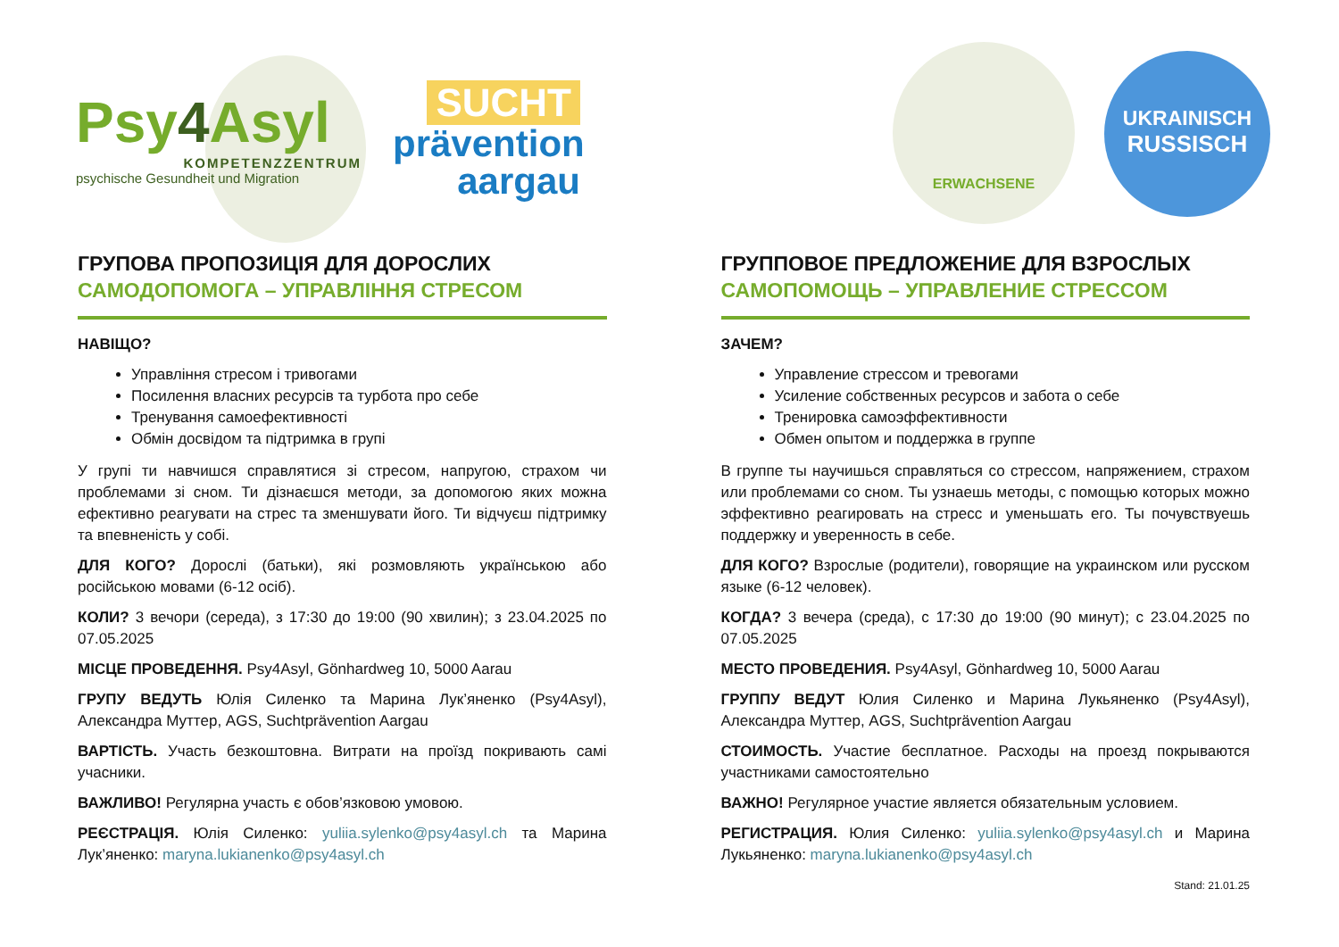Psy4 Asyl
KOMPETENZZENTRUM
psychische Gesundheit und Migration
SUCHT
prävention
aargau
ERWACHSENE
UKRAINISCH
RUSSISCH
ГРУПОВА ПРОПОЗИЦІЯ ДЛЯ ДОРОСЛИХ
САМОДОПОМОГА – УПРАВЛІННЯ СТРЕСОМ
НАВІЩО?
Управління стресом і тривогами
Посилення власних ресурсів та турбота про себе
Тренування самоефективності
Обмін досвідом та підтримка в групі
У групі ти навчишся справлятися зі стресом, напругою, страхом чи проблемами зі сном. Ти дізнаєшся методи, за допомогою яких можна ефективно реагувати на стрес та зменшувати його. Ти відчуєш підтримку та впевненість у собі.
ДЛЯ КОГО? Дорослі (батьки), які розмовляють українською або російською мовами (6-12 осіб).
КОЛИ? 3 вечори (середа), з 17:30 до 19:00 (90 хвилин); з 23.04.2025 по 07.05.2025
МІСЦЕ ПРОВЕДЕННЯ. Psy4Asyl, Gönhardweg 10, 5000 Aarau
ГРУПУ ВЕДУТЬ Юлія Силенко та Марина Лук’яненко (Psy4Asyl), Александра Муттер, AGS, Suchtprävention Aargau
ВАРТІСТЬ. Участь безкоштовна. Витрати на проїзд покривають самі учасники.
ВАЖЛИВО! Регулярна участь є обов’язковою умовою.
РЕЄСТРАЦІЯ. Юлія Силенко: yuliia.sylenko@psy4asyl.ch та Марина Лук’яненко: maryna.lukianenko@psy4asyl.ch
ГРУППОВОЕ ПРЕДЛОЖЕНИЕ ДЛЯ ВЗРОСЛЫХ
САМОПОМОЩЬ – УПРАВЛЕНИЕ СТРЕССОМ
ЗАЧЕМ?
Управление стрессом и тревогами
Усиление собственных ресурсов и забота о себе
Тренировка самоэффективности
Обмен опытом и поддержка в группе
В группе ты научишься справляться со стрессом, напряжением, страхом или проблемами со сном. Ты узнаешь методы, с помощью которых можно эффективно реагировать на стресс и уменьшать его. Ты почувствуешь поддержку и уверенность в себе.
ДЛЯ КОГО? Взрослые (родители), говорящие на украинском или русском языке (6-12 человек).
КОГДА? 3 вечера (среда), с 17:30 до 19:00 (90 минут); с 23.04.2025 по 07.05.2025
МЕСТО ПРОВЕДЕНИЯ. Psy4Asyl, Gönhardweg 10, 5000 Aarau
ГРУППУ ВЕДУТ Юлия Силенко и Марина Лукьяненко (Psy4Asyl), Александра Муттер, AGS, Suchtprävention Aargau
СТОИМОСТЬ. Участие бесплатное. Расходы на проезд покрываются участниками самостоятельно
ВАЖНО! Регулярное участие является обязательным условием.
РЕГИСТРАЦИЯ. Юлия Силенко: yuliia.sylenko@psy4asyl.ch и Марина Лукьяненко: maryna.lukianenko@psy4asyl.ch
Stand: 21.01.25